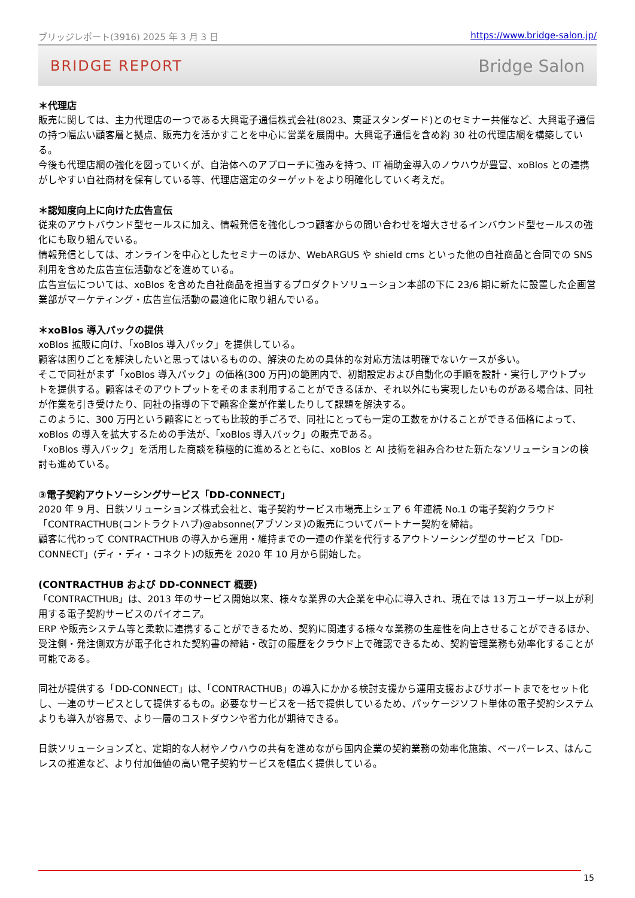ブリッジレポート(3916) 2025 年 3 月 3 日 https://www.bridge-salon.jp/
BRIDGE REPORT Bridge Salon
＊代理店
販売に関しては、主力代理店の一つである大興電子通信株式会社(8023、東証スタンダード)とのセミナー共催など、大興電子通信の持つ幅広い顧客層と拠点、販売力を活かすことを中心に営業を展開中。大興電子通信を含め約 30 社の代理店網を構築している。
今後も代理店網の強化を図っていくが、自治体へのアプローチに強みを持つ、IT 補助金導入のノウハウが豊富、xoBlos との連携がしやすい自社商材を保有している等、代理店選定のターゲットをより明確化していく考えだ。
＊認知度向上に向けた広告宣伝
従来のアウトバウンド型セールスに加え、情報発信を強化しつつ顧客からの問い合わせを増大させるインバウンド型セールスの強化にも取り組んでいる。
情報発信としては、オンラインを中心としたセミナーのほか、WebARGUS や shield cms といった他の自社商品と合同での SNS 利用を含めた広告宣伝活動などを進めている。
広告宣伝については、xoBlos を含めた自社商品を担当するプロダクトソリューション本部の下に 23/6 期に新たに設置した企画営業部がマーケティング・広告宣伝活動の最適化に取り組んでいる。
＊xoBlos 導入パックの提供
xoBlos 拡販に向け、「xoBlos 導入パック」を提供している。
顧客は困りごとを解決したいと思ってはいるものの、解決のための具体的な対応方法は明確でないケースが多い。
そこで同社がまず「xoBlos 導入パック」の価格(300 万円)の範囲内で、初期設定および自動化の手順を設計・実行しアウトプットを提供する。顧客はそのアウトプットをそのまま利用することができるほか、それ以外にも実現したいものがある場合は、同社が作業を引き受けたり、同社の指導の下で顧客企業が作業したりして課題を解決する。
このように、300 万円という顧客にとっても比較的手ごろで、同社にとっても一定の工数をかけることができる価格によって、xoBlos の導入を拡大するための手法が、「xoBlos 導入パック」の販売である。
「xoBlos 導入パック」を活用した商談を積極的に進めるとともに、xoBlos と AI 技術を組み合わせた新たなソリューションの検討も進めている。
③電子契約アウトソーシングサービス「DD-CONNECT」
2020 年 9 月、日鉄ソリューションズ株式会社と、電子契約サービス市場売上シェア 6 年連続 No.1 の電子契約クラウド「CONTRACTHUB(コントラクトハブ)@absonne(アブソンヌ)の販売についてパートナー契約を締結。
顧客に代わって CONTRACTHUB の導入から運用・維持までの一連の作業を代行するアウトソーシング型のサービス「DD-CONNECT」(ディ・ディ・コネクト)の販売を 2020 年 10 月から開始した。
(CONTRACTHUB および DD-CONNECT 概要)
「CONTRACTHUB」は、2013 年のサービス開始以来、様々な業界の大企業を中心に導入され、現在では 13 万ユーザー以上が利用する電子契約サービスのパイオニア。
ERP や販売システム等と柔軟に連携することができるため、契約に関連する様々な業務の生産性を向上させることができるほか、受注側・発注側双方が電子化された契約書の締結・改訂の履歴をクラウド上で確認できるため、契約管理業務も効率化することが可能である。
同社が提供する「DD-CONNECT」は、「CONTRACTHUB」の導入にかかる検討支援から運用支援およびサポートまでをセット化し、一連のサービスとして提供するもの。必要なサービスを一括で提供しているため、パッケージソフト単体の電子契約システムよりも導入が容易で、より一層のコストダウンや省力化が期待できる。
日鉄ソリューションズと、定期的な人材やノウハウの共有を進めながら国内企業の契約業務の効率化施策、ペーパーレス、はんこレスの推進など、より付加価値の高い電子契約サービスを幅広く提供している。
15